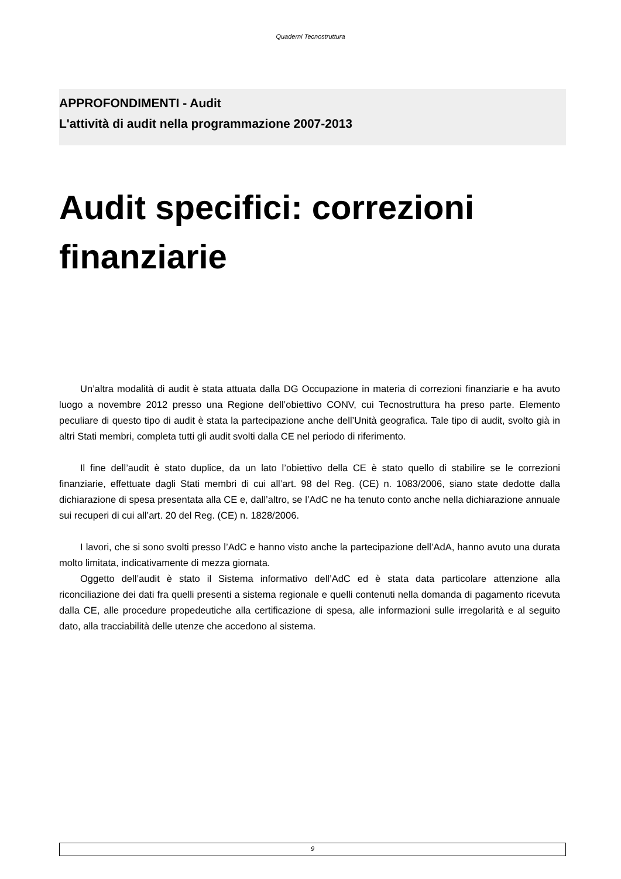Quaderni Tecnostruttura
APPROFONDIMENTI - Audit
L'attività di audit nella programmazione 2007-2013
Audit specifici: correzioni finanziarie
Un’altra modalità di audit è stata attuata dalla DG Occupazione in materia di correzioni finanziarie e ha avuto luogo a novembre 2012 presso una Regione dell’obiettivo CONV, cui Tecnostruttura ha preso parte. Elemento peculiare di questo tipo di audit è stata la partecipazione anche dell’Unità geografica. Tale tipo di audit, svolto già in altri Stati membri, completa tutti gli audit svolti dalla CE nel periodo di riferimento.
Il fine dell’audit è stato duplice, da un lato l’obiettivo della CE è stato quello di stabilire se le correzioni finanziarie, effettuate dagli Stati membri di cui all’art. 98 del Reg. (CE) n. 1083/2006, siano state dedotte dalla dichiarazione di spesa presentata alla CE e, dall’altro, se l’AdC ne ha tenuto conto anche nella dichiarazione annuale sui recuperi di cui all’art. 20 del Reg. (CE) n. 1828/2006.
I lavori, che si sono svolti presso l’AdC e hanno visto anche la partecipazione dell’AdA, hanno avuto una durata molto limitata, indicativamente di mezza giornata.
Oggetto dell’audit è stato il Sistema informativo dell’AdC ed è stata data particolare attenzione alla riconciliazione dei dati fra quelli presenti a sistema regionale e quelli contenuti nella domanda di pagamento ricevuta dalla CE, alle procedure propedeutiche alla certificazione di spesa, alle informazioni sulle irregolarità e al seguito dato, alla tracciabilità delle utenze che accedono al sistema.
9